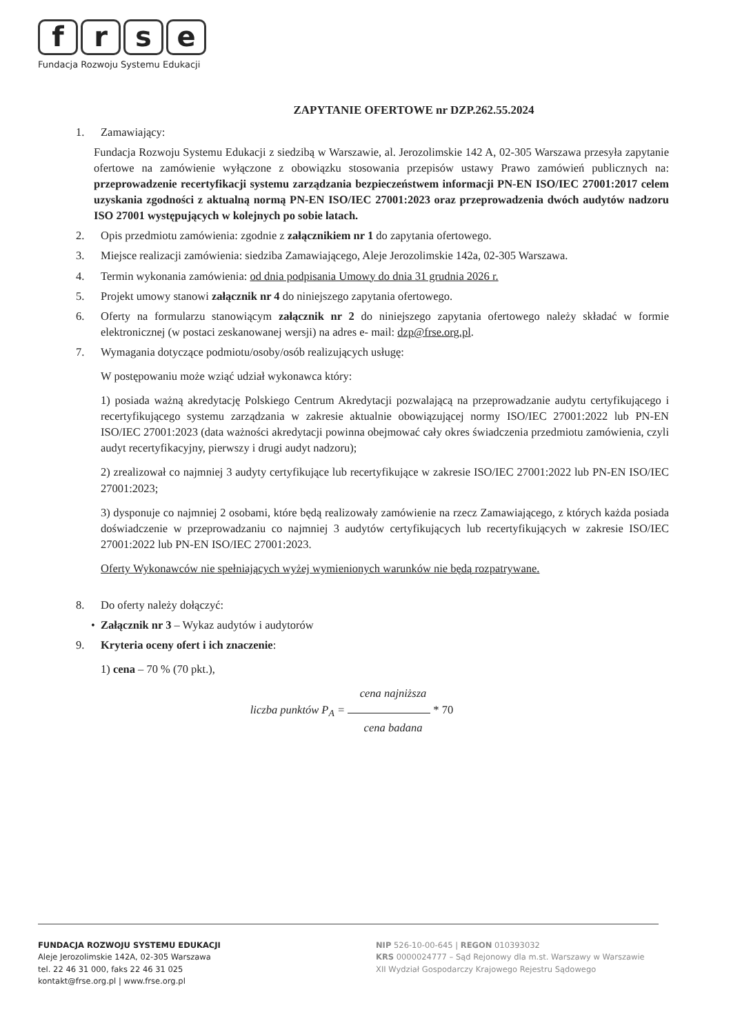frse
Fundacja Rozwoju Systemu Edukacji
ZAPYTANIE OFERTOWE nr DZP.262.55.2024
1. Zamawiający:
Fundacja Rozwoju Systemu Edukacji z siedzibą w Warszawie, al. Jerozolimskie 142 A, 02-305 Warszawa przesyła zapytanie ofertowe na zamówienie wyłączone z obowiązku stosowania przepisów ustawy Prawo zamówień publicznych na: przeprowadzenie recertyfikacji systemu zarządzania bezpieczeństwem informacji PN-EN ISO/IEC 27001:2017 celem uzyskania zgodności z aktualną normą PN-EN ISO/IEC 27001:2023 oraz przeprowadzenia dwóch audytów nadzoru ISO 27001 występujących w kolejnych po sobie latach.
2. Opis przedmiotu zamówienia: zgodnie z załącznikiem nr 1 do zapytania ofertowego.
3. Miejsce realizacji zamówienia: siedziba Zamawiającego, Aleje Jerozolimskie 142a, 02-305 Warszawa.
4. Termin wykonania zamówienia: od dnia podpisania Umowy do dnia 31 grudnia 2026 r.
5. Projekt umowy stanowi załącznik nr 4 do niniejszego zapytania ofertowego.
6. Oferty na formularzu stanowiącym załącznik nr 2 do niniejszego zapytania ofertowego należy składać w formie elektronicznej (w postaci zeskanowanej wersji) na adres e- mail: dzp@frse.org.pl.
7. Wymagania dotyczące podmiotu/osoby/osób realizujących usługę:
W postępowaniu może wziąć udział wykonawca który:
1) posiada ważną akredytację Polskiego Centrum Akredytacji pozwalającą na przeprowadzanie audytu certyfikującego i recertyfikującego systemu zarządzania w zakresie aktualnie obowiązującej normy ISO/IEC 27001:2022 lub PN-EN ISO/IEC 27001:2023 (data ważności akredytacji powinna obejmować cały okres świadczenia przedmiotu zamówienia, czyli audyt recertyfikacyjny, pierwszy i drugi audyt nadzoru);
2) zrealizował co najmniej 3 audyty certyfikujące lub recertyfikujące w zakresie ISO/IEC 27001:2022 lub PN-EN ISO/IEC 27001:2023;
3) dysponuje co najmniej 2 osobami, które będą realizowały zamówienie na rzecz Zamawiającego, z których każda posiada doświadczenie w przeprowadzaniu co najmniej 3 audytów certyfikujących lub recertyfikujących w zakresie ISO/IEC 27001:2022 lub PN-EN ISO/IEC 27001:2023.
Oferty Wykonawców nie spełniających wyżej wymienionych warunków nie będą rozpatrywane.
8. Do oferty należy dołączyć:
• Załącznik nr 3 – Wykaz audytów i audytorów
9. Kryteria oceny ofert i ich znaczenie:
1) cena – 70 % (70 pkt.),
cena najniższa
liczba punktów P<sub>A</sub> = * 70
cena badana
FUNDACJA ROZWOJU SYSTEMU EDUKACJI
Aleje Jerozolimskie 142A, 02-305 Warszawa
tel. 22 46 31 000, faks 22 46 31 025
kontakt@frse.org.pl | www.frse.org.pl
NIP 526-10-00-645 | REGON 010393032
KRS 0000024777 – Sąd Rejonowy dla m.st. Warszawy w Warszawie
XII Wydział Gospodarczy Krajowego Rejestru Sądowego